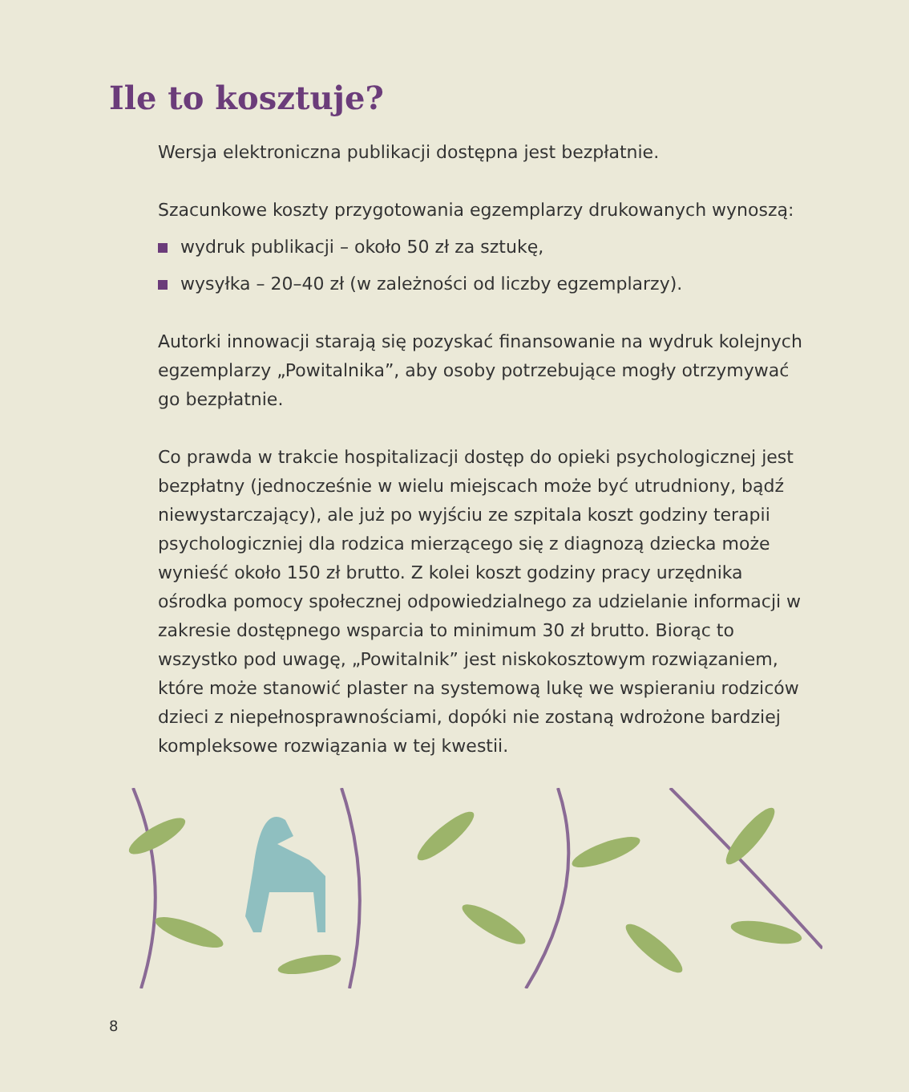Ile to kosztuje?
Wersja elektroniczna publikacji dostępna jest bezpłatnie.
Szacunkowe koszty przygotowania egzemplarzy drukowanych wynoszą:
wydruk publikacji – około 50 zł za sztukę,
wysyłka – 20–40 zł (w zależności od liczby egzemplarzy).
Autorki innowacji starają się pozyskać finansowanie na wydruk kolejnych egzemplarzy „Powitalnika”, aby osoby potrzebujące mogły otrzymywać go bezpłatnie.
Co prawda w trakcie hospitalizacji dostęp do opieki psychologicznej jest bezpłatny (jednocześnie w wielu miejscach może być utrudniony, bądź niewystarczający), ale już po wyjściu ze szpitala koszt godziny terapii psychologiczniej dla rodzica mierzącego się z diagnozą dziecka może wynieść około 150 zł brutto. Z kolei koszt godziny pracy urzędnika ośrodka pomocy społecznej odpowiedzialnego za udzielanie informacji w zakresie dostępnego wsparcia to minimum 30 zł brutto. Biorąc to wszystko pod uwagę, „Powitalnik” jest niskokosztowym rozwiązaniem, które może stanowić plaster na systemową lukę we wspieraniu rodziców dzieci z niepełnosprawnościami, dopóki nie zostaną wdrożone bardziej kompleksowe rozwiązania w tej kwestii.
8